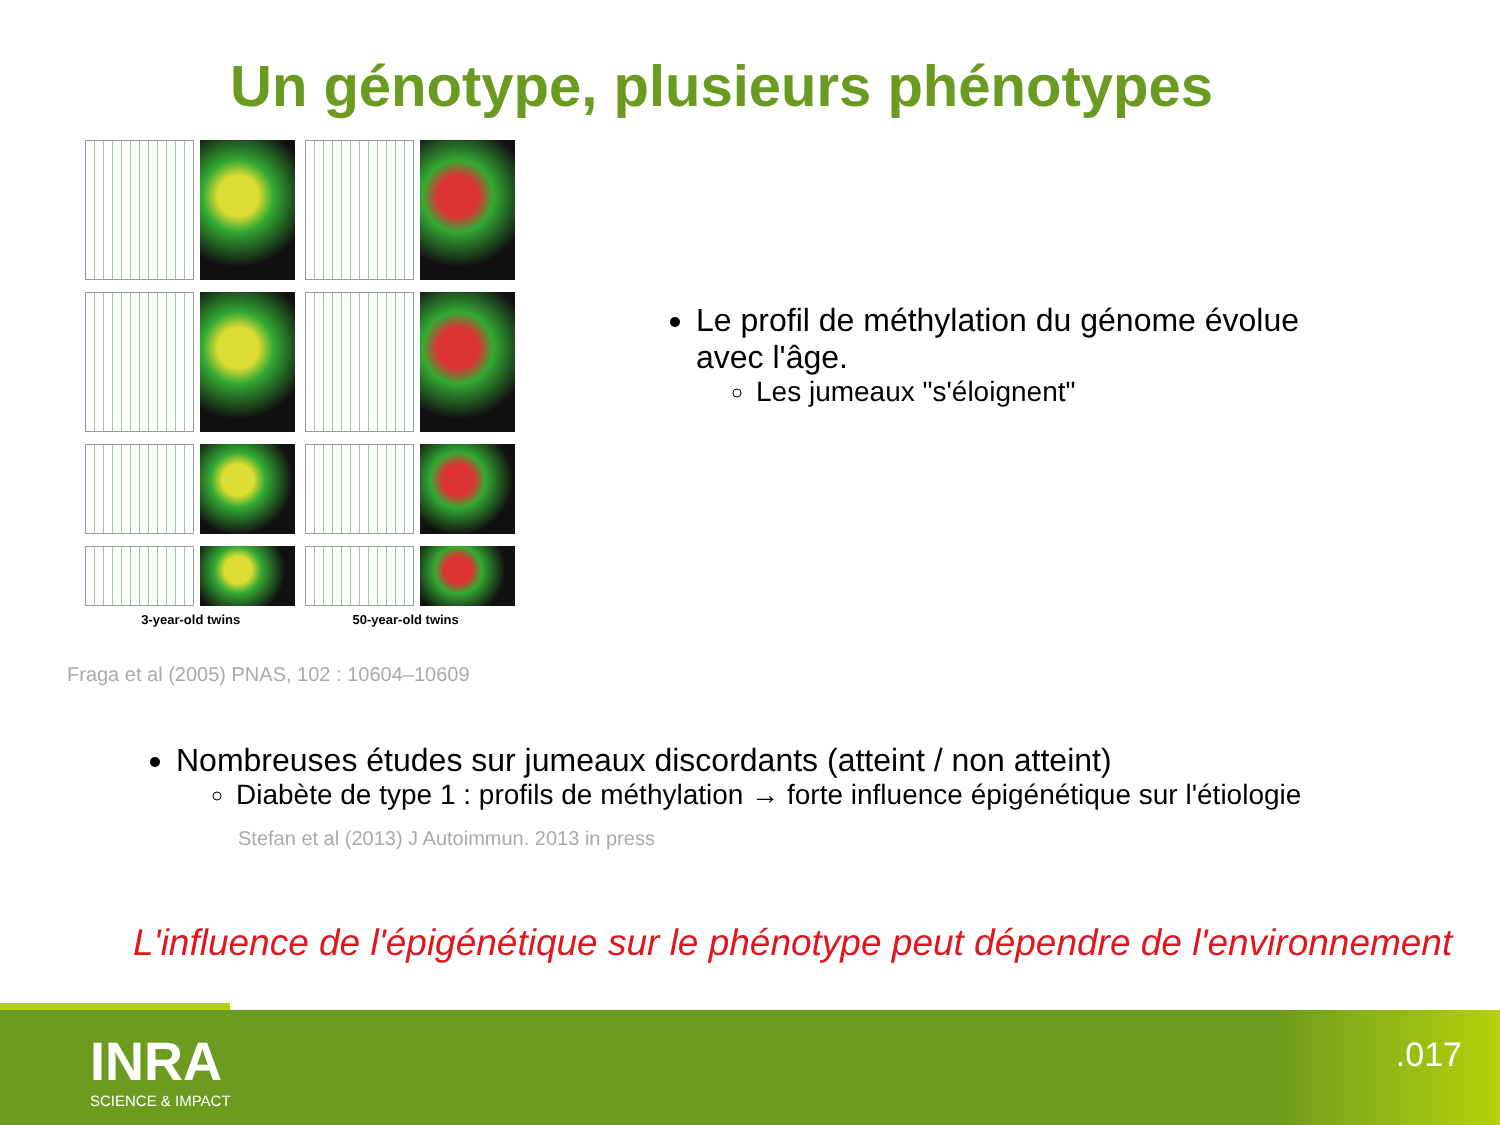Un génotype, plusieurs phénotypes
3-year-old twins 50-year-old twins
Fraga et al (2005) PNAS, 102 : 10604–10609
Le profil de méthylation du génome évolue avec l'âge.
Les jumeaux "s'éloignent"
Nombreuses études sur jumeaux discordants (atteint / non atteint)
Diabète de type 1 : profils de méthylation → forte influence épigénétique sur l'étiologie
Stefan et al (2013) J Autoimmun. 2013 in press
L'influence de l'épigénétique sur le phénotype peut dépendre de l'environnement
INRA
SCIENCE & IMPACT
.017